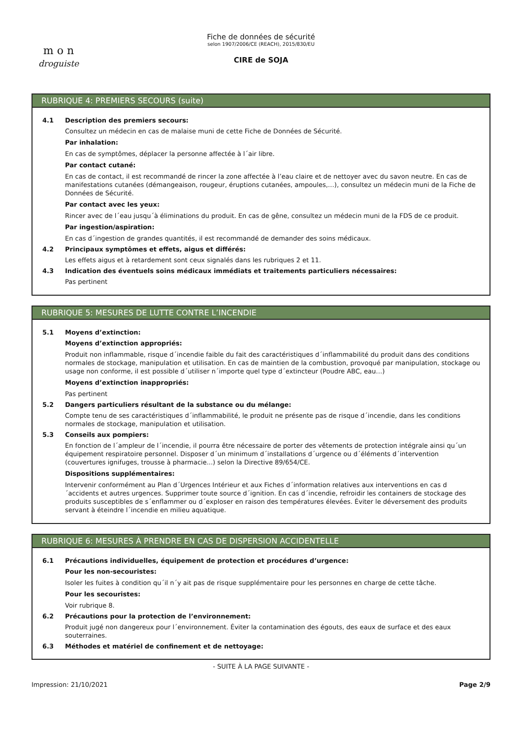m o n
droguiste
Fiche de données de sécurité
selon 1907/2006/CE (REACH), 2015/830/EU
CIRE de SOJA
RUBRIQUE 4: PREMIERS SECOURS (suite)
4.1 Description des premiers secours:
Consultez un médecin en cas de malaise muni de cette Fiche de Données de Sécurité.
Par inhalation:
En cas de symptômes, déplacer la personne affectée à l´air libre.
Par contact cutané:
En cas de contact, il est recommandé de rincer la zone affectée à l’eau claire et de nettoyer avec du savon neutre. En cas de manifestations cutanées (démangeaison, rougeur, éruptions cutanées, ampoules,…), consultez un médecin muni de la Fiche de Données de Sécurité.
Par contact avec les yeux:
Rincer avec de l´eau jusqu´à éliminations du produit. En cas de gêne, consultez un médecin muni de la FDS de ce produit.
Par ingestion/aspiration:
En cas d´ingestion de grandes quantités, il est recommandé de demander des soins médicaux.
4.2 Principaux symptômes et effets, aigus et différés:
Les effets aigus et à retardement sont ceux signalés dans les rubriques 2 et 11.
4.3 Indication des éventuels soins médicaux immédiats et traitements particuliers nécessaires:
Pas pertinent
RUBRIQUE 5: MESURES DE LUTTE CONTRE L’INCENDIE
5.1 Moyens d’extinction:
Moyens d’extinction appropriés:
Produit non inflammable, risque d´incendie faible du fait des caractéristiques d´inflammabilité du produit dans des conditions normales de stockage, manipulation et utilisation. En cas de maintien de la combustion, provoqué par manipulation, stockage ou usage non conforme, il est possible d´utiliser n´importe quel type d´extincteur (Poudre ABC, eau…)
Moyens d’extinction inappropriés:
Pas pertinent
5.2 Dangers particuliers résultant de la substance ou du mélange:
Compte tenu de ses caractéristiques d´inflammabilité, le produit ne présente pas de risque d´incendie, dans les conditions normales de stockage, manipulation et utilisation.
5.3 Conseils aux pompiers:
En fonction de l´ampleur de l´incendie, il pourra être nécessaire de porter des vêtements de protection intégrale ainsi qu´un équipement respiratoire personnel. Disposer d´un minimum d´installations d´urgence ou d´éléments d´intervention (couvertures ignifuges, trousse à pharmacie...) selon la Directive 89/654/CE.
Dispositions supplémentaires:
Intervenir conformément au Plan d´Urgences Intérieur et aux Fiches d´information relatives aux interventions en cas d´accidents et autres urgences. Supprimer toute source d´ignition. En cas d´incendie, refroidir les containers de stockage des produits susceptibles de s´enflammer ou d´exploser en raison des températures élevées. Éviter le déversement des produits servant à éteindre l´incendie en milieu aquatique.
RUBRIQUE 6: MESURES À PRENDRE EN CAS DE DISPERSION ACCIDENTELLE
6.1 Précautions individuelles, équipement de protection et procédures d’urgence:
Pour les non-secouristes:
Isoler les fuites à condition qu´il n´y ait pas de risque supplémentaire pour les personnes en charge de cette tâche.
Pour les secouristes:
Voir rubrique 8.
6.2 Précautions pour la protection de l’environnement:
Produit jugé non dangereux pour l´environnement. Éviter la contamination des égouts, des eaux de surface et des eaux souterraines.
6.3 Méthodes et matériel de confinement et de nettoyage:
- SUITE À LA PAGE SUIVANTE -
Impression: 21/10/2021 Page 2/9